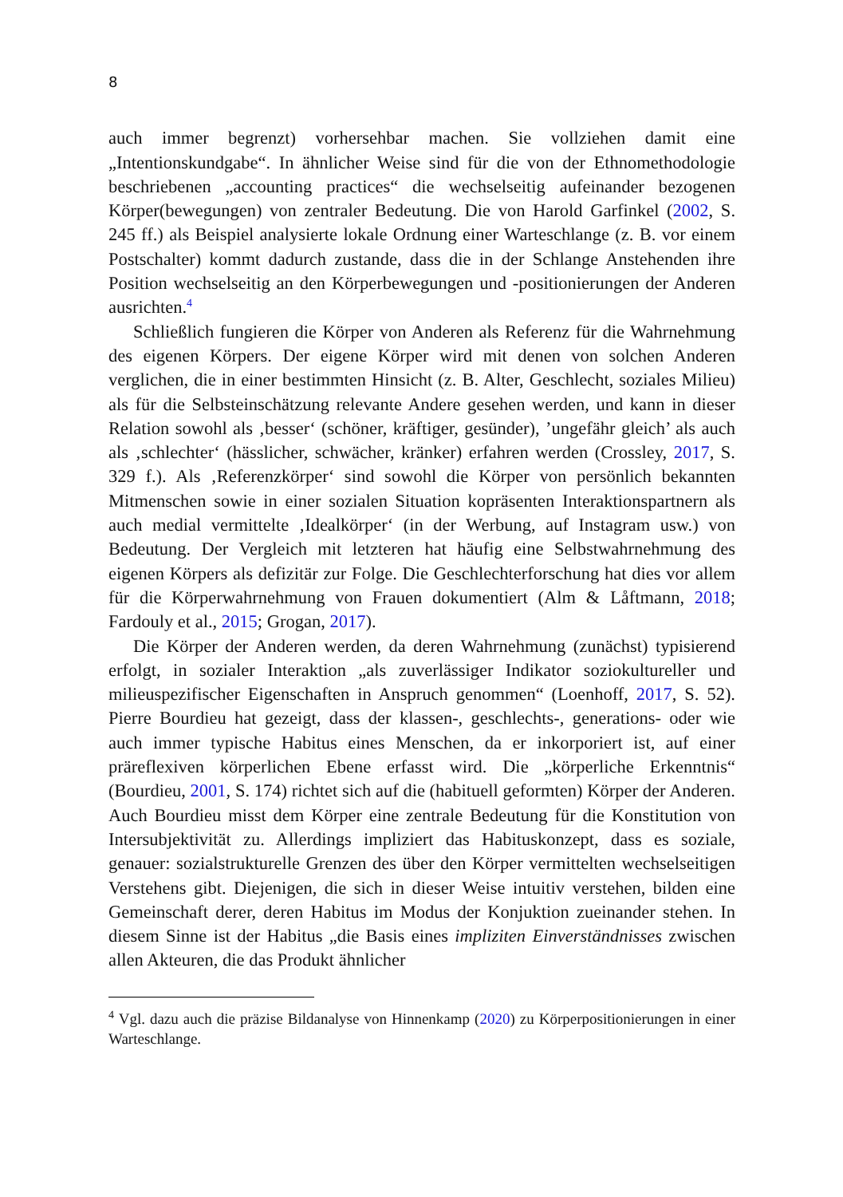8
auch immer begrenzt) vorhersehbar machen. Sie vollziehen damit eine „Intentionskundgabe“. In ähnlicher Weise sind für die von der Ethnomethodologie beschriebenen „accounting practices“ die wechselseitig aufeinander bezogenen Körper(bewegungen) von zentraler Bedeutung. Die von Harold Garfinkel (2002, S. 245 ff.) als Beispiel analysierte lokale Ordnung einer Warteschlange (z. B. vor einem Postschalter) kommt dadurch zustande, dass die in der Schlange Anstehenden ihre Position wechselseitig an den Körperbewegungen und -positionierungen der Anderen ausrichten.<sup>4</sup>
Schließlich fungieren die Körper von Anderen als Referenz für die Wahrnehmung des eigenen Körpers. Der eigene Körper wird mit denen von solchen Anderen verglichen, die in einer bestimmten Hinsicht (z. B. Alter, Geschlecht, soziales Milieu) als für die Selbsteinschätzung relevante Andere gesehen werden, und kann in dieser Relation sowohl als ‚besser‘ (schöner, kräftiger, gesünder), ’ungefähr gleich’ als auch als ‚schlechter‘ (hässlicher, schwächer, kränker) erfahren werden (Crossley, 2017, S. 329 f.). Als ‚Referenzkörper‘ sind sowohl die Körper von persönlich bekannten Mitmenschen sowie in einer sozialen Situation kopräsenten Interaktionspartnern als auch medial vermittelte ‚Idealkörper‘ (in der Werbung, auf Instagram usw.) von Bedeutung. Der Vergleich mit letzteren hat häufig eine Selbstwahrnehmung des eigenen Körpers als defizitär zur Folge. Die Geschlechterforschung hat dies vor allem für die Körperwahrnehmung von Frauen dokumentiert (Alm & Låftmann, 2018; Fardouly et al., 2015; Grogan, 2017).
Die Körper der Anderen werden, da deren Wahrnehmung (zunächst) typisierend erfolgt, in sozialer Interaktion „als zuverlässiger Indikator soziokultureller und milieuspezifischer Eigenschaften in Anspruch genommen“ (Loenhoff, 2017, S. 52). Pierre Bourdieu hat gezeigt, dass der klassen-, geschlechts-, generations- oder wie auch immer typische Habitus eines Menschen, da er inkorporiert ist, auf einer präreflexiven körperlichen Ebene erfasst wird. Die „körperliche Erkenntnis“ (Bourdieu, 2001, S. 174) richtet sich auf die (habituell geformten) Körper der Anderen. Auch Bourdieu misst dem Körper eine zentrale Bedeutung für die Konstitution von Intersubjektivität zu. Allerdings impliziert das Habituskonzept, dass es soziale, genauer: sozialstrukturelle Grenzen des über den Körper vermittelten wechselseitigen Verstehens gibt. Diejenigen, die sich in dieser Weise intuitiv verstehen, bilden eine Gemeinschaft derer, deren Habitus im Modus der Konjuktion zueinander stehen. In diesem Sinne ist der Habitus „die Basis eines impliziten Einverständnisses zwischen allen Akteuren, die das Produkt ähnlicher
<sup>4</sup> Vgl. dazu auch die präzise Bildanalyse von Hinnenkamp (2020) zu Körperpositionierungen in einer Warteschlange.